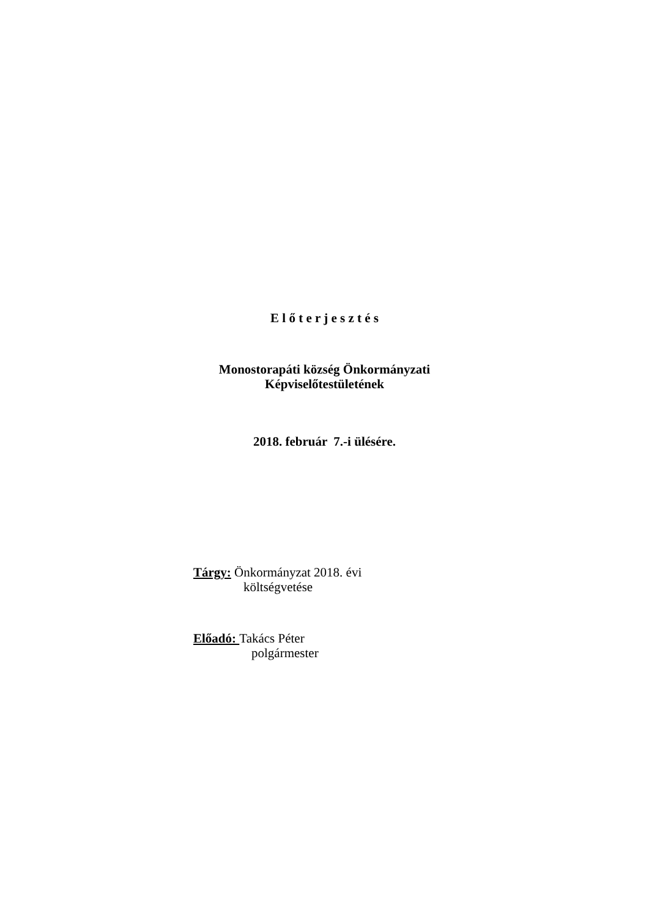E l ő t e r j e s z t é s
Monostorapáti község Önkormányzati
Képviselőtestületének
2018. február 7.-i ülésére.
Tárgy: Önkormányzat 2018. évi
költségvetése
Előadó: Takács Péter
polgármester